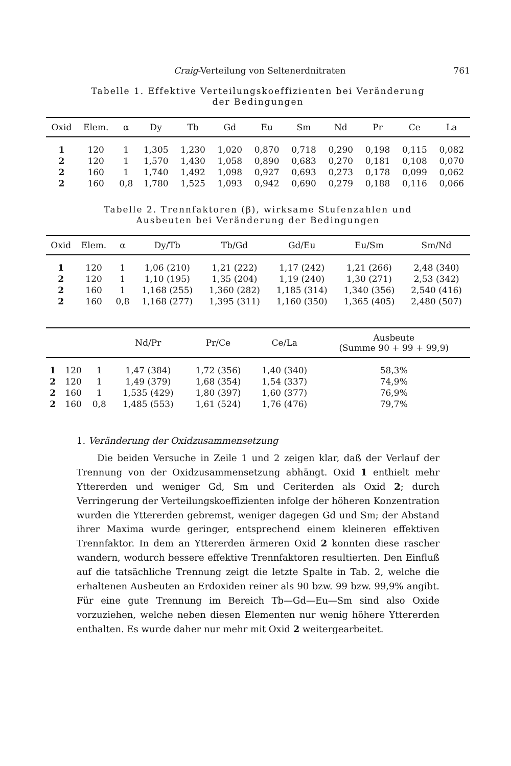Craig-Verteilung von Seltenerdnitraten 761
Tabelle 1. Effektive Verteilungskoeffizienten bei Veränderung
der Bedingungen
| Oxid | Elem. | α | Dy | Tb | Gd | Eu | Sm | Nd | Pr | Ce | La |
| --- | --- | --- | --- | --- | --- | --- | --- | --- | --- | --- | --- |
| 1 | 120 | 1 | 1,305 | 1,230 | 1,020 | 0,870 | 0,718 | 0,290 | 0,198 | 0,115 | 0,082 |
| 2 | 120 | 1 | 1,570 | 1,430 | 1,058 | 0,890 | 0,683 | 0,270 | 0,181 | 0,108 | 0,070 |
| 2 | 160 | 1 | 1,740 | 1,492 | 1,098 | 0,927 | 0,693 | 0,273 | 0,178 | 0,099 | 0,062 |
| 2 | 160 | 0,8 | 1,780 | 1,525 | 1,093 | 0,942 | 0,690 | 0,279 | 0,188 | 0,116 | 0,066 |
Tabelle 2. Trennfaktoren (β), wirksame Stufenzahlen und
Ausbeuten bei Veränderung der Bedingungen
| Oxid | Elem. | α | Dy/Tb | Tb/Gd | Gd/Eu | Eu/Sm | Sm/Nd |
| --- | --- | --- | --- | --- | --- | --- | --- |
| 1 | 120 | 1 | 1,06 (210) | 1,21 (222) | 1,17 (242) | 1,21 (266) | 2,48 (340) |
| 2 | 120 | 1 | 1,10 (195) | 1,35 (204) | 1,19 (240) | 1,30 (271) | 2,53 (342) |
| 2 | 160 | 1 | 1,168 (255) | 1,360 (282) | 1,185 (314) | 1,340 (356) | 2,540 (416) |
| 2 | 160 | 0,8 | 1,168 (277) | 1,395 (311) | 1,160 (350) | 1,365 (405) | 2,480 (507) |
| | | | Nd/Pr | Pr/Ce | Ce/La | Ausbeute (Summe 90 + 99 + 99,9) |
| --- | --- | --- | --- | --- | --- | --- |
| 1 | 120 | 1 | 1,47 (384) | 1,72 (356) | 1,40 (340) | 58,3% |
| 2 | 120 | 1 | 1,49 (379) | 1,68 (354) | 1,54 (337) | 74,9% |
| 2 | 160 | 1 | 1,535 (429) | 1,80 (397) | 1,60 (377) | 76,9% |
| 2 | 160 | 0,8 | 1,485 (553) | 1,61 (524) | 1,76 (476) | 79,7% |
1. Veränderung der Oxidzusammensetzung
Die beiden Versuche in Zeile 1 und 2 zeigen klar, daß der Verlauf der Trennung von der Oxidzusammensetzung abhängt. Oxid 1 enthielt mehr Yttererden und weniger Gd, Sm und Ceriterden als Oxid 2; durch Verringerung der Verteilungskoeffizienten infolge der höheren Konzentration wurden die Yttererden gebremst, weniger dagegen Gd und Sm; der Abstand ihrer Maxima wurde geringer, entsprechend einem kleineren effektiven Trennfaktor. In dem an Yttererden ärmeren Oxid 2 konnten diese rascher wandern, wodurch bessere effektive Trennfaktoren resultierten. Den Einfluß auf die tatsächliche Trennung zeigt die letzte Spalte in Tab. 2, welche die erhaltenen Ausbeuten an Erdoxiden reiner als 90 bzw. 99 bzw. 99,9% angibt. Für eine gute Trennung im Bereich Tb—Gd—Eu—Sm sind also Oxide vorzuziehen, welche neben diesen Elementen nur wenig höhere Yttererden enthalten. Es wurde daher nur mehr mit Oxid 2 weitergearbeitet.